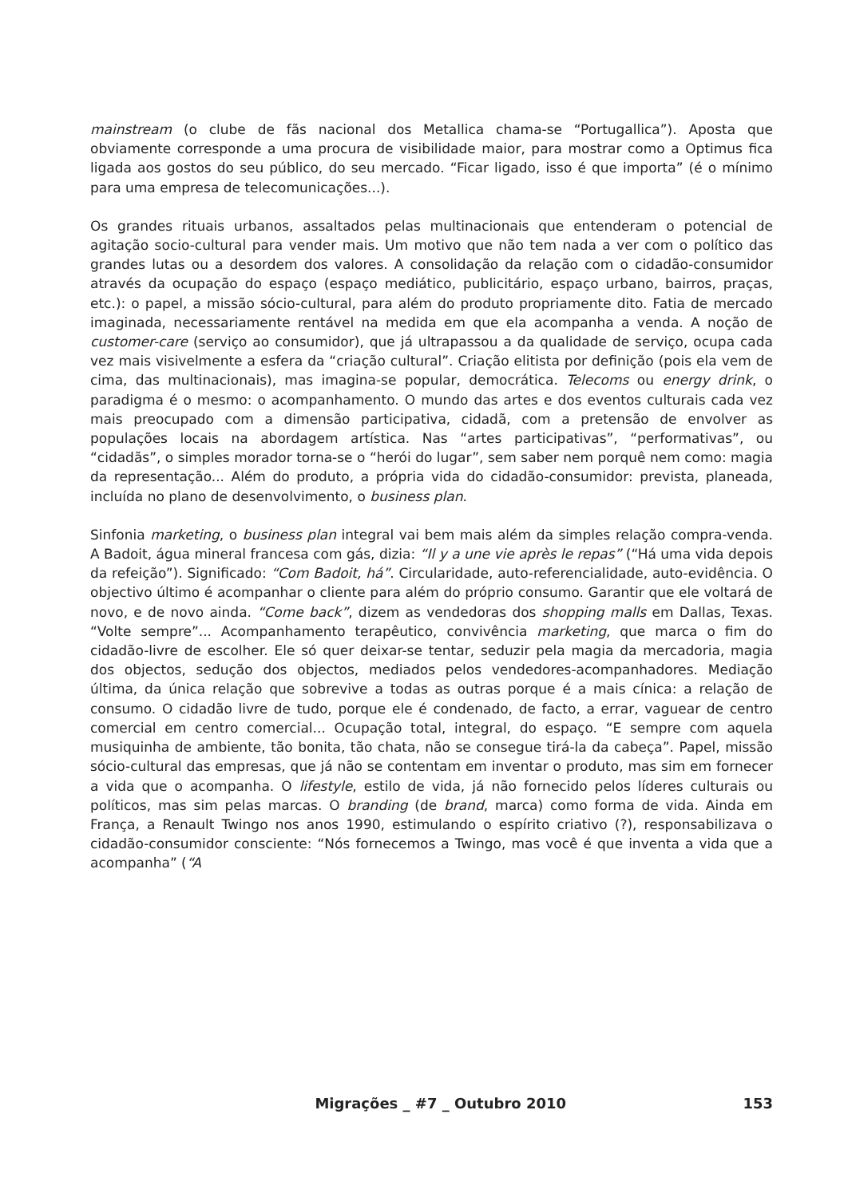mainstream (o clube de fãs nacional dos Metallica chama-se “Portugallica”). Aposta que obviamente corresponde a uma procura de visibilidade maior, para mostrar como a Optimus fica ligada aos gostos do seu público, do seu mercado. “Ficar ligado, isso é que importa” (é o mínimo para uma empresa de telecomunicações...).
Os grandes rituais urbanos, assaltados pelas multinacionais que entenderam o potencial de agitação socio-cultural para vender mais. Um motivo que não tem nada a ver com o político das grandes lutas ou a desordem dos valores. A consolidação da relação com o cidadão-consumidor através da ocupação do espaço (espaço mediático, publicitário, espaço urbano, bairros, praças, etc.): o papel, a missão sócio-cultural, para além do produto propriamente dito. Fatia de mercado imaginada, necessariamente rentável na medida em que ela acompanha a venda. A noção de customer-care (serviço ao consumidor), que já ultrapassou a da qualidade de serviço, ocupa cada vez mais visivelmente a esfera da “criação cultural”. Criação elitista por definição (pois ela vem de cima, das multinacionais), mas imagina-se popular, democrática. Telecoms ou energy drink, o paradigma é o mesmo: o acompanhamento. O mundo das artes e dos eventos culturais cada vez mais preocupado com a dimensão participativa, cidadã, com a pretensão de envolver as populações locais na abordagem artística. Nas “artes participativas”, “performativas”, ou “cidadãs”, o simples morador torna-se o “herói do lugar”, sem saber nem porquê nem como: magia da representação... Além do produto, a própria vida do cidadão-consumidor: prevista, planeada, incluída no plano de desenvolvimento, o business plan.
Sinfonia marketing, o business plan integral vai bem mais além da simples relação compra-venda. A Badoit, água mineral francesa com gás, dizia: “Il y a une vie après le repas” (“Há uma vida depois da refeição”). Significado: “Com Badoit, há”. Circularidade, auto-referencialidade, auto-evidência. O objectivo último é acompanhar o cliente para além do próprio consumo. Garantir que ele voltará de novo, e de novo ainda. “Come back”, dizem as vendedoras dos shopping malls em Dallas, Texas. “Volte sempre”... Acompanhamento terapêutico, convivência marketing, que marca o fim do cidadão-livre de escolher. Ele só quer deixar-se tentar, seduzir pela magia da mercadoria, magia dos objectos, sedução dos objectos, mediados pelos vendedores-acompanhadores. Mediação última, da única relação que sobrevive a todas as outras porque é a mais cínica: a relação de consumo. O cidadão livre de tudo, porque ele é condenado, de facto, a errar, vaguear de centro comercial em centro comercial... Ocupação total, integral, do espaço. “E sempre com aquela musiquinha de ambiente, tão bonita, tão chata, não se consegue tirá-la da cabeça”. Papel, missão sócio-cultural das empresas, que já não se contentam em inventar o produto, mas sim em fornecer a vida que o acompanha. O lifestyle, estilo de vida, já não fornecido pelos líderes culturais ou políticos, mas sim pelas marcas. O branding (de brand, marca) como forma de vida. Ainda em França, a Renault Twingo nos anos 1990, estimulando o espírito criativo (?), responsabilizava o cidadão-consumidor consciente: “Nós fornecemos a Twingo, mas você é que inventa a vida que a acompanha” (“A
Migrações _ #7 _ Outubro 2010 153